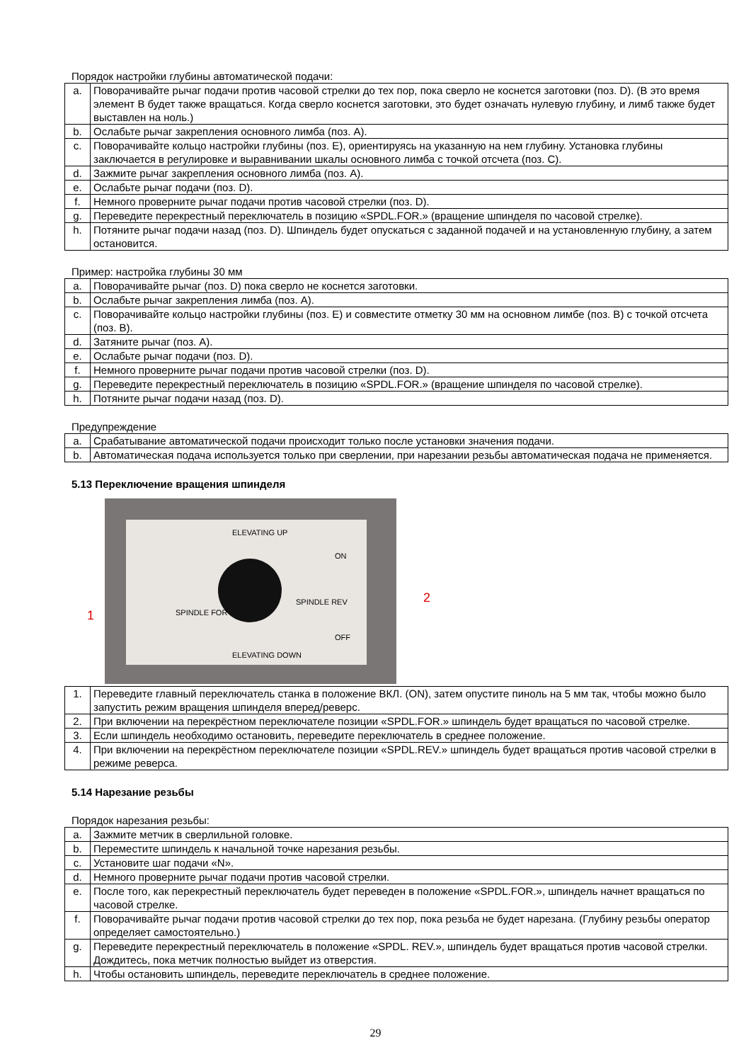Порядок настройки глубины автоматической подачи:
| a. | Поворачивайте рычаг подачи против часовой стрелки до тех пор, пока сверло не коснется заготовки (поз. D). (В это время элемент B будет также вращаться. Когда сверло коснется заготовки, это будет означать нулевую глубину, и лимб также будет выставлен на ноль.) |
| b. | Ослабьте рычаг закрепления основного лимба (поз. А). |
| c. | Поворачивайте кольцо настройки глубины (поз. E), ориентируясь на указанную на нем глубину. Установка глубины заключается в регулировке и выравнивании шкалы основного лимба с точкой отсчета (поз. С). |
| d. | Зажмите рычаг закрепления основного лимба (поз. А). |
| e. | Ослабьте рычаг подачи (поз. D). |
| f. | Немного проверните рычаг подачи против часовой стрелки (поз. D). |
| g. | Переведите перекрестный переключатель в позицию «SPDL.FOR.» (вращение шпинделя по часовой стрелке). |
| h. | Потяните рычаг подачи назад (поз. D). Шпиндель будет опускаться с заданной подачей и на установленную глубину, а затем остановится. |
Пример: настройка глубины 30 мм
| a. | Поворачивайте рычаг (поз. D) пока сверло не коснется заготовки. |
| b. | Ослабьте рычаг закрепления лимба (поз. А). |
| c. | Поворачивайте кольцо настройки глубины (поз. E) и совместите отметку 30 мм на основном лимбе (поз. B) с точкой отсчета (поз. B). |
| d. | Затяните рычаг (поз. А). |
| e. | Ослабьте рычаг подачи (поз. D). |
| f. | Немного проверните рычаг подачи против часовой стрелки (поз. D). |
| g. | Переведите перекрестный переключатель в позицию «SPDL.FOR.» (вращение шпинделя по часовой стрелке). |
| h. | Потяните рычаг подачи назад (поз. D). |
Предупреждение
| a. | Срабатывание автоматической подачи происходит только после установки значения подачи. |
| b. | Автоматическая подача используется только при сверлении, при нарезании резьбы автоматическая подача не применяется. |
5.13 Переключение вращения шпинделя
ELEVATING UP
ON
SPINDLE FOR
SPINDLE REV
OFF
ELEVATING DOWN
1
2
| 1. | Переведите главный переключатель станка в положение ВКЛ. (ON), затем опустите пиноль на 5 мм так, чтобы можно было запустить режим вращения шпинделя вперед/реверс. |
| 2. | При включении на перекрёстном переключателе позиции «SPDL.FOR.» шпиндель будет вращаться по часовой стрелке. |
| 3. | Если шпиндель необходимо остановить, переведите переключатель в среднее положение. |
| 4. | При включении на перекрёстном переключателе позиции «SPDL.REV.» шпиндель будет вращаться против часовой стрелки в режиме реверса. |
5.14 Нарезание резьбы
Порядок нарезания резьбы:
| a. | Зажмите метчик в сверлильной головке. |
| b. | Переместите шпиндель к начальной точке нарезания резьбы. |
| c. | Установите шаг подачи «N». |
| d. | Немного проверните рычаг подачи против часовой стрелки. |
| e. | После того, как перекрестный переключатель будет переведен в положение «SPDL.FOR.», шпиндель начнет вращаться по часовой стрелке. |
| f. | Поворачивайте рычаг подачи против часовой стрелки до тех пор, пока резьба не будет нарезана. (Глубину резьбы оператор определяет самостоятельно.) |
| g. | Переведите перекрестный переключатель в положение «SPDL. REV.», шпиндель будет вращаться против часовой стрелки. Дождитесь, пока метчик полностью выйдет из отверстия. |
| h. | Чтобы остановить шпиндель, переведите переключатель в среднее положение. |
29